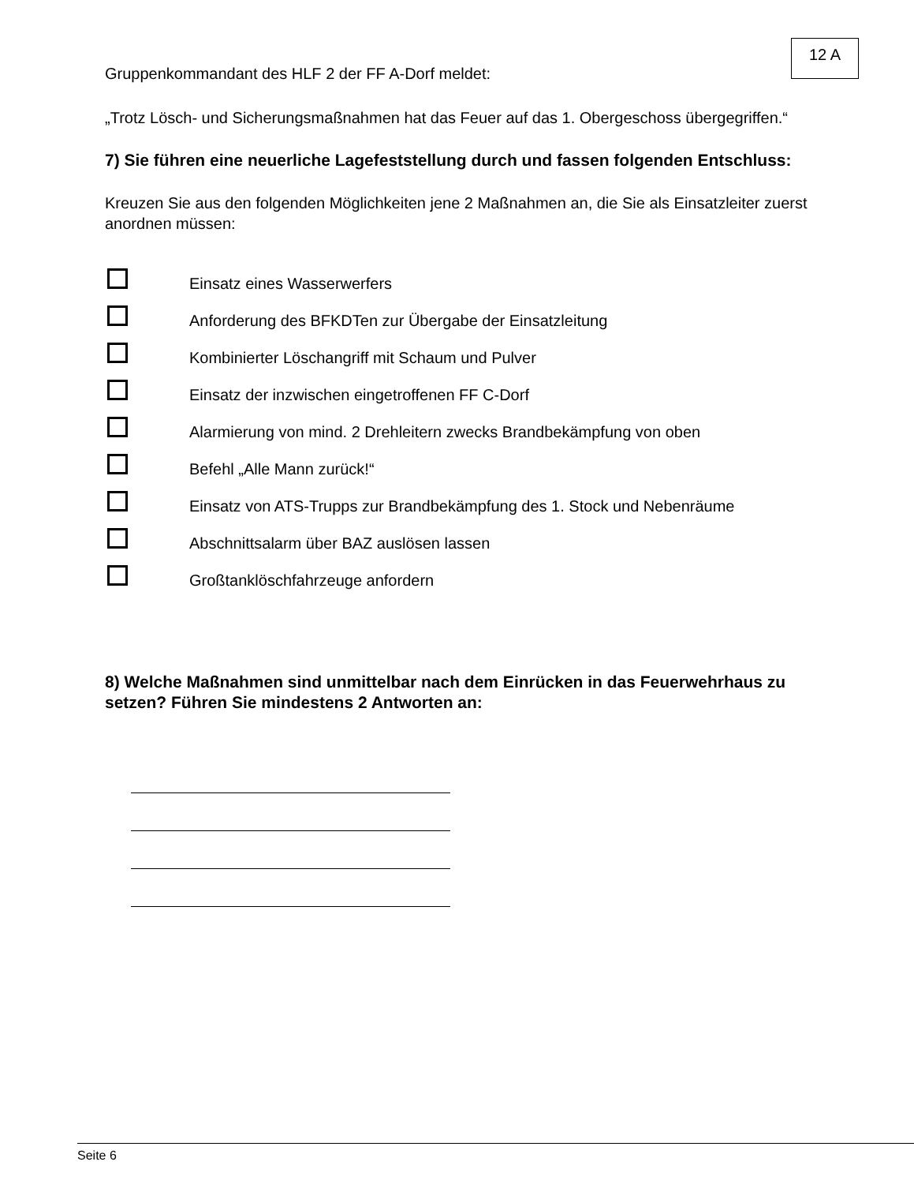12 A
Gruppenkommandant des HLF 2 der FF A-Dorf meldet:
„Trotz Lösch- und Sicherungsmaßnahmen hat das Feuer auf das 1. Obergeschoss übergegriffen.“
7) Sie führen eine neuerliche Lagefeststellung durch und fassen folgenden Entschluss:
Kreuzen Sie aus den folgenden Möglichkeiten jene 2 Maßnahmen an, die Sie als Einsatzleiter zuerst anordnen müssen:
Einsatz eines Wasserwerfers
Anforderung des BFKDTen zur Übergabe der Einsatzleitung
Kombinierter Löschangriff mit Schaum und Pulver
Einsatz der inzwischen eingetroffenen FF C-Dorf
Alarmierung von mind. 2 Drehleitern zwecks Brandbekämpfung von oben
Befehl „Alle Mann zurück!“
Einsatz von ATS-Trupps zur Brandbekämpfung des 1. Stock und Nebenräume
Abschnittsalarm über BAZ auslösen lassen
Großtanklöschfahrzeuge anfordern
8) Welche Maßnahmen sind unmittelbar nach dem Einrücken in das Feuerwehrhaus zu setzen? Führen Sie mindestens 2 Antworten an:
Seite 6